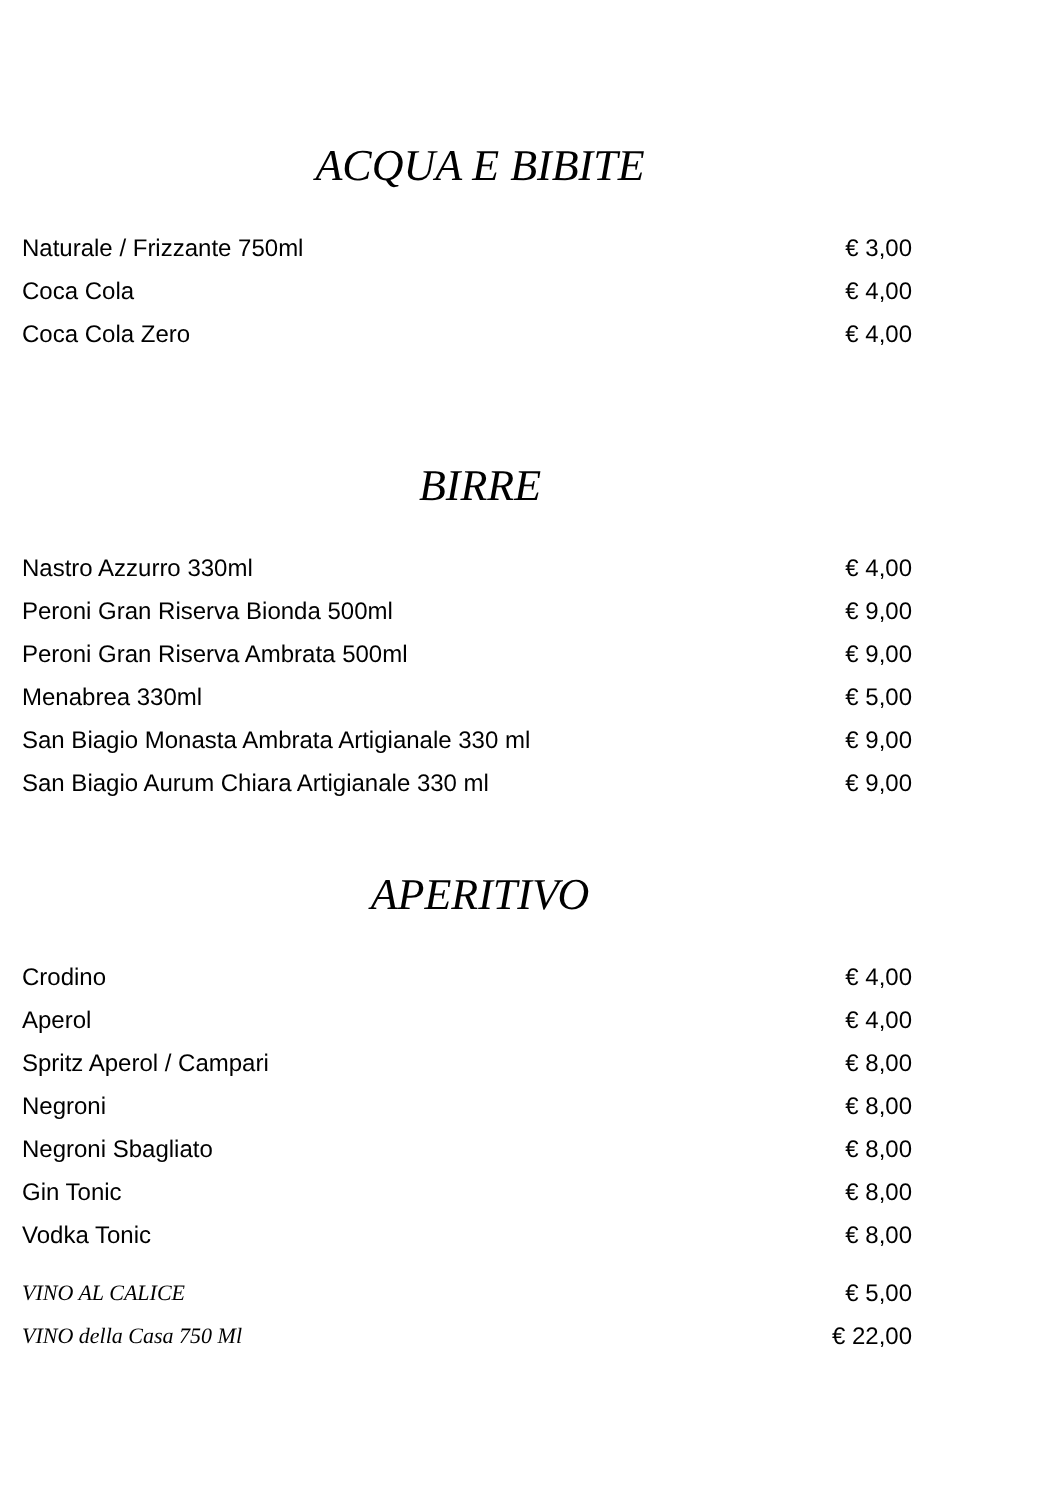ACQUA E BIBITE
Naturale / Frizzante 750ml € 3,00
Coca Cola € 4,00
Coca Cola Zero € 4,00
BIRRE
Nastro Azzurro 330ml € 4,00
Peroni Gran Riserva Bionda 500ml € 9,00
Peroni Gran Riserva Ambrata 500ml € 9,00
Menabrea 330ml € 5,00
San Biagio Monasta Ambrata Artigianale 330 ml € 9,00
San Biagio Aurum Chiara Artigianale 330 ml € 9,00
APERITIVO
Crodino € 4,00
Aperol € 4,00
Spritz Aperol / Campari € 8,00
Negroni € 8,00
Negroni Sbagliato € 8,00
Gin Tonic € 8,00
Vodka Tonic € 8,00
VINO AL CALICE € 5,00
VINO della Casa 750 Ml € 22,00